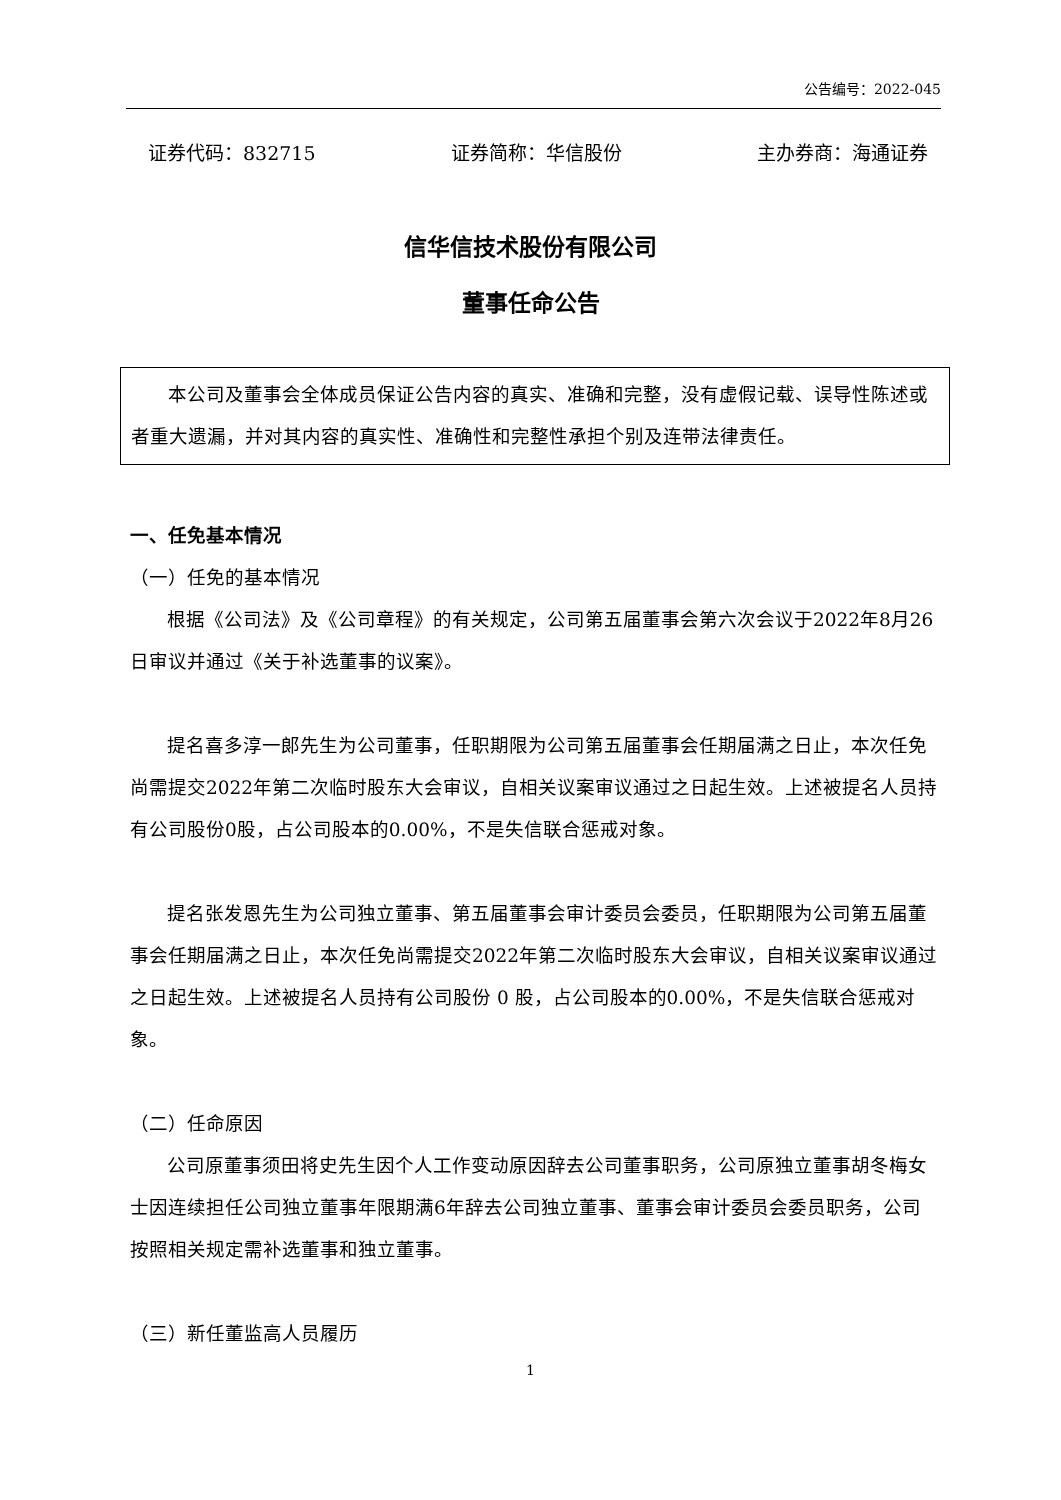公告编号：2022-045
证券代码：832715 证券简称：华信股份 主办券商：海通证券
信华信技术股份有限公司
董事任命公告
本公司及董事会全体成员保证公告内容的真实、准确和完整，没有虚假记载、误导性陈述或者重大遗漏，并对其内容的真实性、准确性和完整性承担个别及连带法律责任。
一、任免基本情况
（一）任免的基本情况
根据《公司法》及《公司章程》的有关规定，公司第五届董事会第六次会议于2022年8月26日审议并通过《关于补选董事的议案》。
提名喜多淳一郎先生为公司董事，任职期限为公司第五届董事会任期届满之日止，本次任免尚需提交2022年第二次临时股东大会审议，自相关议案审议通过之日起生效。上述被提名人员持有公司股份0股，占公司股本的0.00%，不是失信联合惩戒对象。
提名张发恩先生为公司独立董事、第五届董事会审计委员会委员，任职期限为公司第五届董事会任期届满之日止，本次任免尚需提交2022年第二次临时股东大会审议，自相关议案审议通过之日起生效。上述被提名人员持有公司股份 0 股，占公司股本的0.00%，不是失信联合惩戒对象。
（二）任命原因
公司原董事须田将史先生因个人工作变动原因辞去公司董事职务，公司原独立董事胡冬梅女士因连续担任公司独立董事年限期满6年辞去公司独立董事、董事会审计委员会委员职务，公司按照相关规定需补选董事和独立董事。
（三）新任董监高人员履历
1